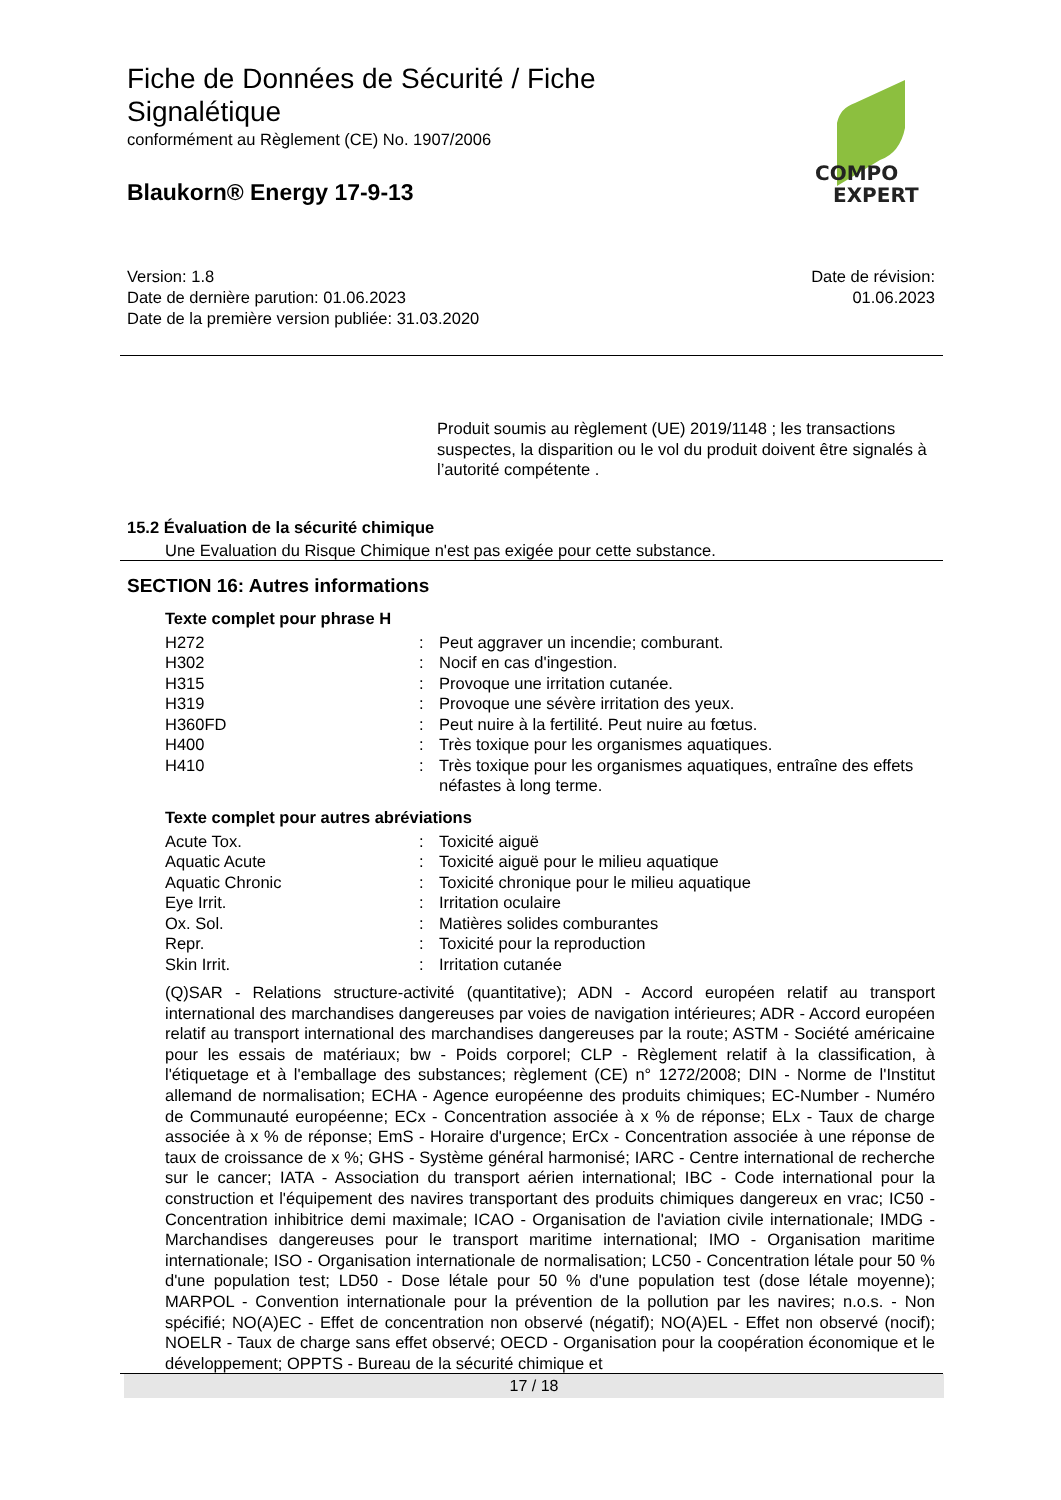Fiche de Données de Sécurité / Fiche Signalétique
conformément au Règlement (CE) No. 1907/2006
Blaukorn® Energy 17-9-13
COMPO
EXPERT
Version: 1.8
Date de dernière parution: 01.06.2023
Date de la première version publiée: 31.03.2020
Date de révision:
01.06.2023
Produit soumis au règlement (UE) 2019/1148 ; les transactions suspectes, la disparition ou le vol du produit doivent être signalés à l’autorité compétente .
15.2 Évaluation de la sécurité chimique
Une Evaluation du Risque Chimique n'est pas exigée pour cette substance.
SECTION 16: Autres informations
Texte complet pour phrase H
| H272 | : | Peut aggraver un incendie; comburant. |
| H302 | : | Nocif en cas d'ingestion. |
| H315 | : | Provoque une irritation cutanée. |
| H319 | : | Provoque une sévère irritation des yeux. |
| H360FD | : | Peut nuire à la fertilité. Peut nuire au fœtus. |
| H400 | : | Très toxique pour les organismes aquatiques. |
| H410 | : | Très toxique pour les organismes aquatiques, entraîne des effets néfastes à long terme. |
Texte complet pour autres abréviations
| Acute Tox. | : | Toxicité aiguë |
| Aquatic Acute | : | Toxicité aiguë pour le milieu aquatique |
| Aquatic Chronic | : | Toxicité chronique pour le milieu aquatique |
| Eye Irrit. | : | Irritation oculaire |
| Ox. Sol. | : | Matières solides comburantes |
| Repr. | : | Toxicité pour la reproduction |
| Skin Irrit. | : | Irritation cutanée |
(Q)SAR - Relations structure-activité (quantitative); ADN - Accord européen relatif au transport international des marchandises dangereuses par voies de navigation intérieures; ADR - Accord européen relatif au transport international des marchandises dangereuses par la route; ASTM - Société américaine pour les essais de matériaux; bw - Poids corporel; CLP - Règlement relatif à la classification, à l'étiquetage et à l'emballage des substances; règlement (CE) n° 1272/2008; DIN - Norme de l'Institut allemand de normalisation; ECHA - Agence européenne des produits chimiques; EC-Number - Numéro de Communauté européenne; ECx - Concentration associée à x % de réponse; ELx - Taux de charge associée à x % de réponse; EmS - Horaire d'urgence; ErCx - Concentration associée à une réponse de taux de croissance de x %; GHS - Système général harmonisé; IARC - Centre international de recherche sur le cancer; IATA - Association du transport aérien international; IBC - Code international pour la construction et l'équipement des navires transportant des produits chimiques dangereux en vrac; IC50 - Concentration inhibitrice demi maximale; ICAO - Organisation de l'aviation civile internationale; IMDG - Marchandises dangereuses pour le transport maritime international; IMO - Organisation maritime internationale; ISO - Organisation internationale de normalisation; LC50 - Concentration létale pour 50 % d'une population test; LD50 - Dose létale pour 50 % d'une population test (dose létale moyenne); MARPOL - Convention internationale pour la prévention de la pollution par les navires; n.o.s. - Non spécifié; NO(A)EC - Effet de concentration non observé (négatif); NO(A)EL - Effet non observé (nocif); NOELR - Taux de charge sans effet observé; OECD - Organisation pour la coopération économique et le développement; OPPTS - Bureau de la sécurité chimique et
17 / 18